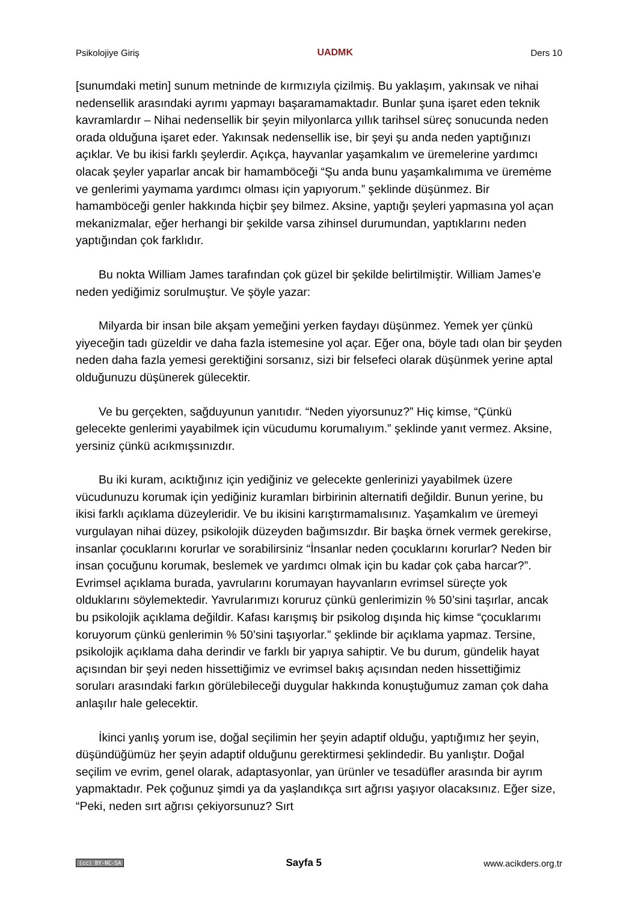Psikolojiye Giriş UADMK Ders 10
[sunumdaki metin] sunum metninde de kırmızıyla çizilmiş. Bu yaklaşım, yakınsak ve nihai nedensellik arasındaki ayrımı yapmayı başaramamaktadır. Bunlar şuna işaret eden teknik kavramlardır – Nihai nedensellik bir şeyin milyonlarca yıllık tarihsel süreç sonucunda neden orada olduğuna işaret eder. Yakınsak nedensellik ise, bir şeyi şu anda neden yaptığınızı açıklar. Ve bu ikisi farklı şeylerdir. Açıkça, hayvanlar yaşamkalım ve üremelerine yardımcı olacak şeyler yaparlar ancak bir hamamböceği “Şu anda bunu yaşamkalımıma ve üremėme ve genlerimi yaymama yardımcı olması için yapıyorum.” şeklinde düşünmez. Bir hamamböceği genler hakkında hiçbir şey bilmez. Aksine, yaptığı şeyleri yapmasına yol açan mekanizmalar, eğer herhangi bir şekilde varsa zihinsel durumundan, yaptıklarını neden yaptığından çok farklıdır.
Bu nokta William James tarafından çok güzel bir şekilde belirtilmiştir. William James’e neden yediğimiz sorulmuştur. Ve şöyle yazar:
Milyarda bir insan bile akşam yemeğini yerken faydayı düşünmez. Yemek yer çünkü yiyeceğin tadı güzeldir ve daha fazla istemesine yol açar. Eğer ona, böyle tadı olan bir şeyden neden daha fazla yemesi gerektiğini sorsanız, sizi bir felsefeci olarak düşünmek yerine aptal olduğunuzu düşünerek gülecektir.
Ve bu gerçekten, sağduyunun yanıtıdır. “Neden yiyorsunuz?” Hiç kimse, “Çünkü gelecekte genlerimi yayabilmek için vücudumu korumalıyım.” şeklinde yanıt vermez. Aksine, yersiniz çünkü acıkmışsınızdır.
Bu iki kuram, acıktığınız için yediğiniz ve gelecekte genlerinizi yayabilmek üzere vücudunuzu korumak için yediğiniz kuramları birbirinin alternatifi değildir. Bunun yerine, bu ikisi farklı açıklama düzeyleridir. Ve bu ikisini karıştırmamalısınız. Yaşamkalım ve üremeyi vurgulayan nihai düzey, psikolojik düzeyden bağımsızdır. Bir başka örnek vermek gerekirse, insanlar çocuklarını korurlar ve sorabilirsiniz “İnsanlar neden çocuklarını korurlar? Neden bir insan çocuğunu korumak, beslemek ve yardımcı olmak için bu kadar çok çaba harcar?”. Evrimsel açıklama burada, yavrularını korumayan hayvanların evrimsel süreçte yok olduklarını söylemektedir. Yavrularımızı koruruz çünkü genlerimizin % 50’sini taşırlar, ancak bu psikolojik açıklama değildir. Kafası karışmış bir psikolog dışında hiç kimse “çocuklarımı koruyorum çünkü genlerimin % 50’sini taşıyorlar.” şeklinde bir açıklama yapmaz. Tersine, psikolojik açıklama daha derindir ve farklı bir yapıya sahiptir. Ve bu durum, gündelik hayat açısından bir şeyi neden hissettiğimiz ve evrimsel bakış açısından neden hissettiğimiz soruları arasındaki farkın görülebileceği duygular hakkında konuştuğumuz zaman çok daha anlaşılır hale gelecektir.
İkinci yanlış yorum ise, doğal seçilimin her şeyin adaptif olduğu, yaptığımız her şeyin, düşündüğümüz her şeyin adaptif olduğunu gerektirmesi şeklindedir. Bu yanlıştır. Doğal seçilim ve evrim, genel olarak, adaptasyonlar, yan ürünler ve tesadüfler arasında bir ayrım yapmaktadır. Pek çoğunuz şimdi ya da yaşlandıkça sırt ağrısı yaşıyor olacaksınız. Eğer size, “Peki, neden sırt ağrısı çekiyorsunuz? Sırt
(cc) BY-NC-SA Sayfa 5 www.acikders.org.tr